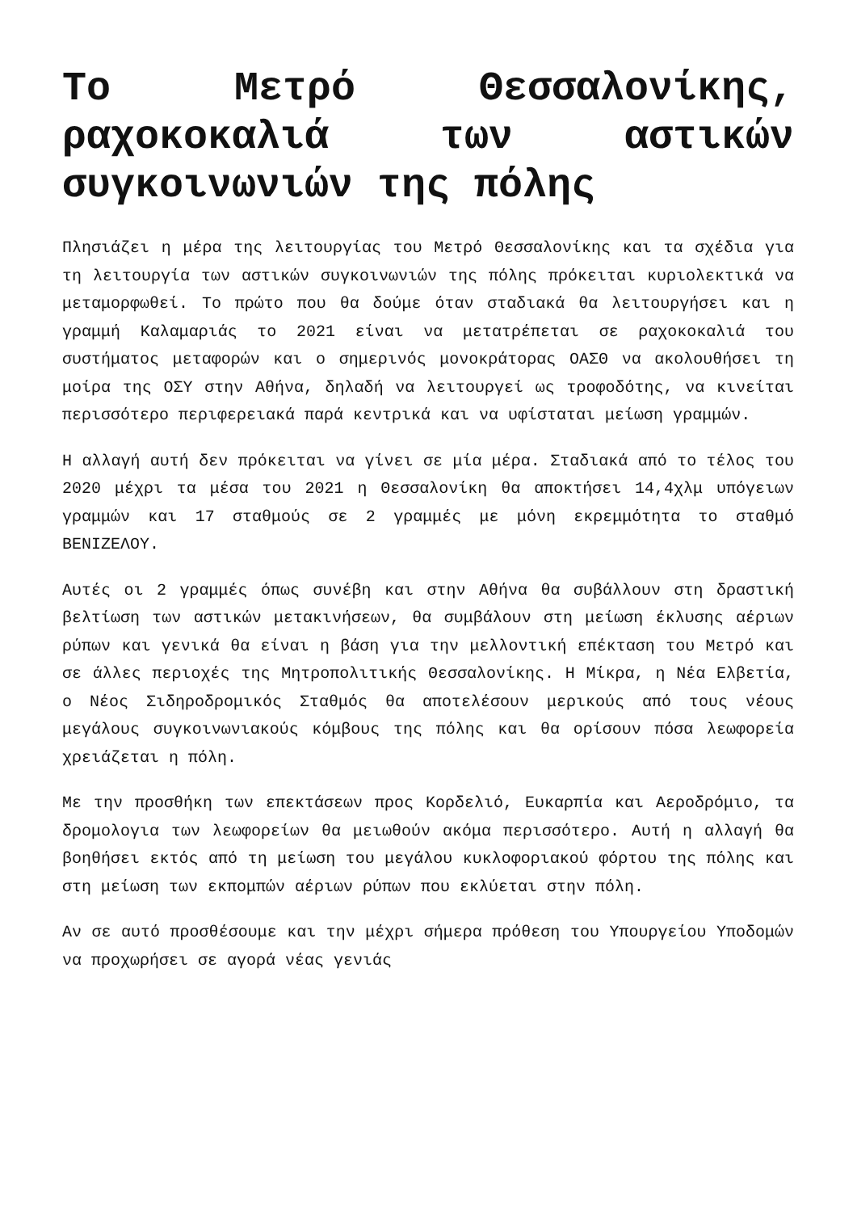Το Μετρό Θεσσαλονίκης, ραχοκοκαλιά των αστικών συγκοινωνιών της πόλης
Πλησιάζει η μέρα της λειτουργίας του Μετρό Θεσσαλονίκης και τα σχέδια για τη λειτουργία των αστικών συγκοινωνιών της πόλης πρόκειται κυριολεκτικά να μεταμορφωθεί. Το πρώτο που θα δούμε όταν σταδιακά θα λειτουργήσει και η γραμμή Καλαμαριάς το 2021 είναι να μετατρέπεται σε ραχοκοκαλιά του συστήματος μεταφορών και ο σημερινός μονοκράτορας ΟΑΣΘ να ακολουθήσει τη μοίρα της ΟΣΥ στην Αθήνα, δηλαδή να λειτουργεί ως τροφοδότης, να κινείται περισσότερο περιφερειακά παρά κεντρικά και να υφίσταται μείωση γραμμών.
Η αλλαγή αυτή δεν πρόκειται να γίνει σε μία μέρα. Σταδιακά από το τέλος του 2020 μέχρι τα μέσα του 2021 η Θεσσαλονίκη θα αποκτήσει 14,4χλμ υπόγειων γραμμών και 17 σταθμούς σε 2 γραμμές με μόνη εκρεμμότητα το σταθμό ΒΕΝΙΖΕΛΟΥ.
Αυτές οι 2 γραμμές όπως συνέβη και στην Αθήνα θα συβάλλουν στη δραστική βελτίωση των αστικών μετακινήσεων, θα συμβάλουν στη μείωση έκλυσης αέριων ρύπων και γενικά θα είναι η βάση για την μελλοντική επέκταση του Μετρό και σε άλλες περιοχές της Μητροπολιτικής Θεσσαλονίκης. Η Μίκρα, η Νέα Ελβετία, ο Νέος Σιδηροδρομικός Σταθμός θα αποτελέσουν μερικούς από τους νέους μεγάλους συγκοινωνιακούς κόμβους της πόλης και θα ορίσουν πόσα λεωφορεία χρειάζεται η πόλη.
Με την προσθήκη των επεκτάσεων προς Κορδελιό, Ευκαρπία και Αεροδρόμιο, τα δρομολογια των λεωφορείων θα μειωθούν ακόμα περισσότερο. Αυτή η αλλαγή θα βοηθήσει εκτός από τη μείωση του μεγάλου κυκλοφοριακού φόρτου της πόλης και στη μείωση των εκπομπών αέριων ρύπων που εκλύεται στην πόλη.
Αν σε αυτό προσθέσουμε και την μέχρι σήμερα πρόθεση του Υπουργείου Υποδομών να προχωρήσει σε αγορά νέας γενιάς